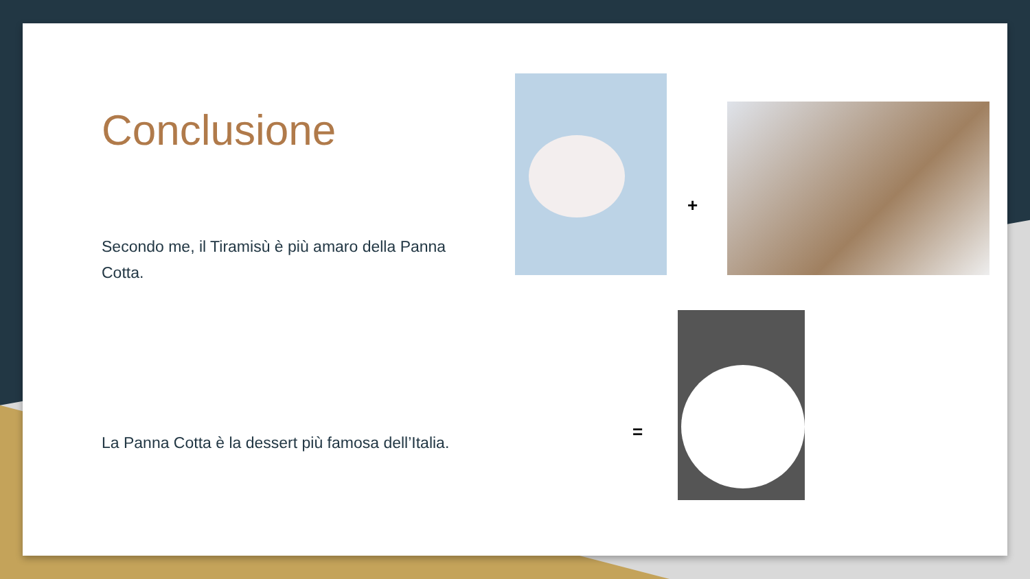Conclusione
Secondo me, il Tiramisù è più amaro della Panna Cotta.
La Panna Cotta è la dessert più famosa dell’Italia.
+
=